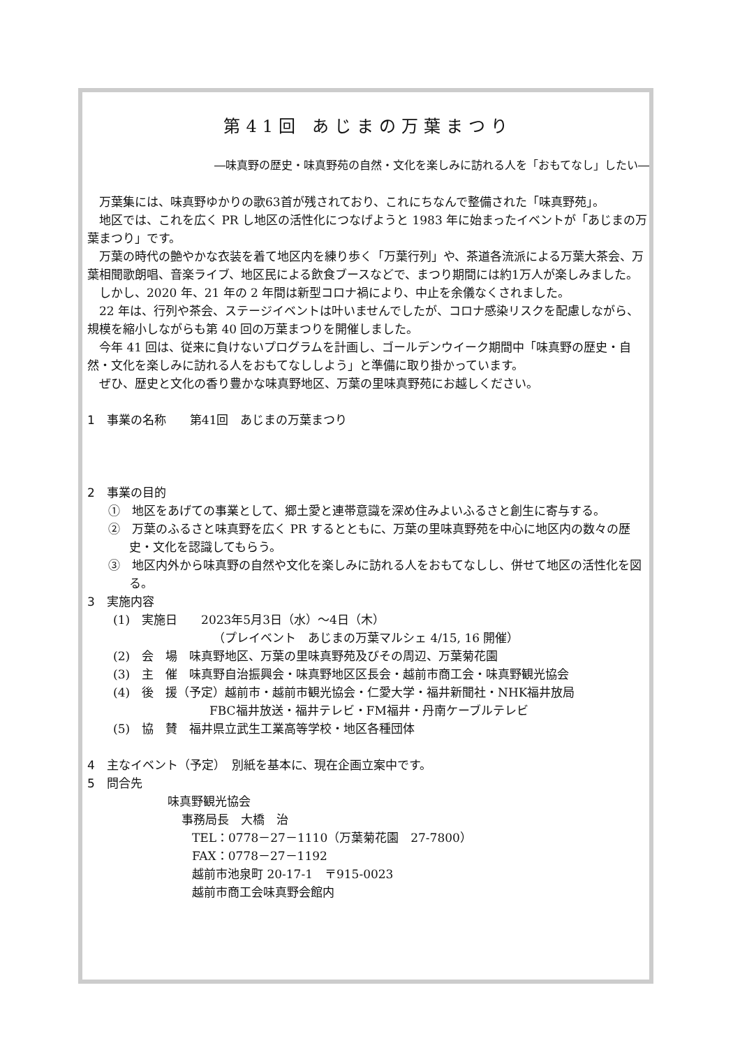第41回 あじまの万葉まつり
―味真野の歴史・味真野苑の自然・文化を楽しみに訪れる人を「おもてなし」したい―
万葉集には、味真野ゆかりの歌63首が残されており、これにちなんで整備された「味真野苑」。
地区では、これを広く PR し地区の活性化につなげようと 1983 年に始まったイベントが「あじまの万葉まつり」です。
万葉の時代の艶やかな衣装を着て地区内を練り歩く「万葉行列」や、茶道各流派による万葉大茶会、万葉相聞歌朗唱、音楽ライブ、地区民による飲食ブースなどで、まつり期間には約1万人が楽しみました。
しかし、2020 年、21 年の 2 年間は新型コロナ禍により、中止を余儀なくされました。
22 年は、行列や茶会、ステージイベントは叶いませんでしたが、コロナ感染リスクを配慮しながら、規模を縮小しながらも第 40 回の万葉まつりを開催しました。
今年 41 回は、従来に負けないプログラムを計画し、ゴールデンウイーク期間中「味真野の歴史・自然・文化を楽しみに訪れる人をおもてなししよう」と準備に取り掛かっています。
ぜひ、歴史と文化の香り豊かな味真野地区、万葉の里味真野苑にお越しください。
1　事業の名称　　第41回　あじまの万葉まつり
2　事業の目的
①　地区をあげての事業として、郷土愛と連帯意識を深め住みよいふるさと創生に寄与する。
②　万葉のふるさと味真野を広く PR するとともに、万葉の里味真野苑を中心に地区内の数々の歴史・文化を認識してもらう。
③　地区内外から味真野の自然や文化を楽しみに訪れる人をおもてなしし、併せて地区の活性化を図る。
3　実施内容
(1)　実施日　　2023年5月3日（水）～4日（木）
（プレイベント　あじまの万葉マルシェ 4/15, 16 開催）
(2)　会　場　味真野地区、万葉の里味真野苑及びその周辺、万葉菊花園
(3)　主　催　味真野自治振興会・味真野地区区長会・越前市商工会・味真野観光協会
(4)　後　援（予定）越前市・越前市観光協会・仁愛大学・福井新聞社・NHK福井放局
FBC福井放送・福井テレビ・FM福井・丹南ケーブルテレビ
(5)　協　賛　福井県立武生工業高等学校・地区各種団体
4　主なイベント（予定）　別紙を基本に、現在企画立案中です。
5　問合先
味真野観光協会
事務局長　大橋　治
TEL：0778－27－1110（万葉菊花園　27-7800）
FAX：0778－27－1192
越前市池泉町 20-17-1　〒915-0023
越前市商工会味真野会館内